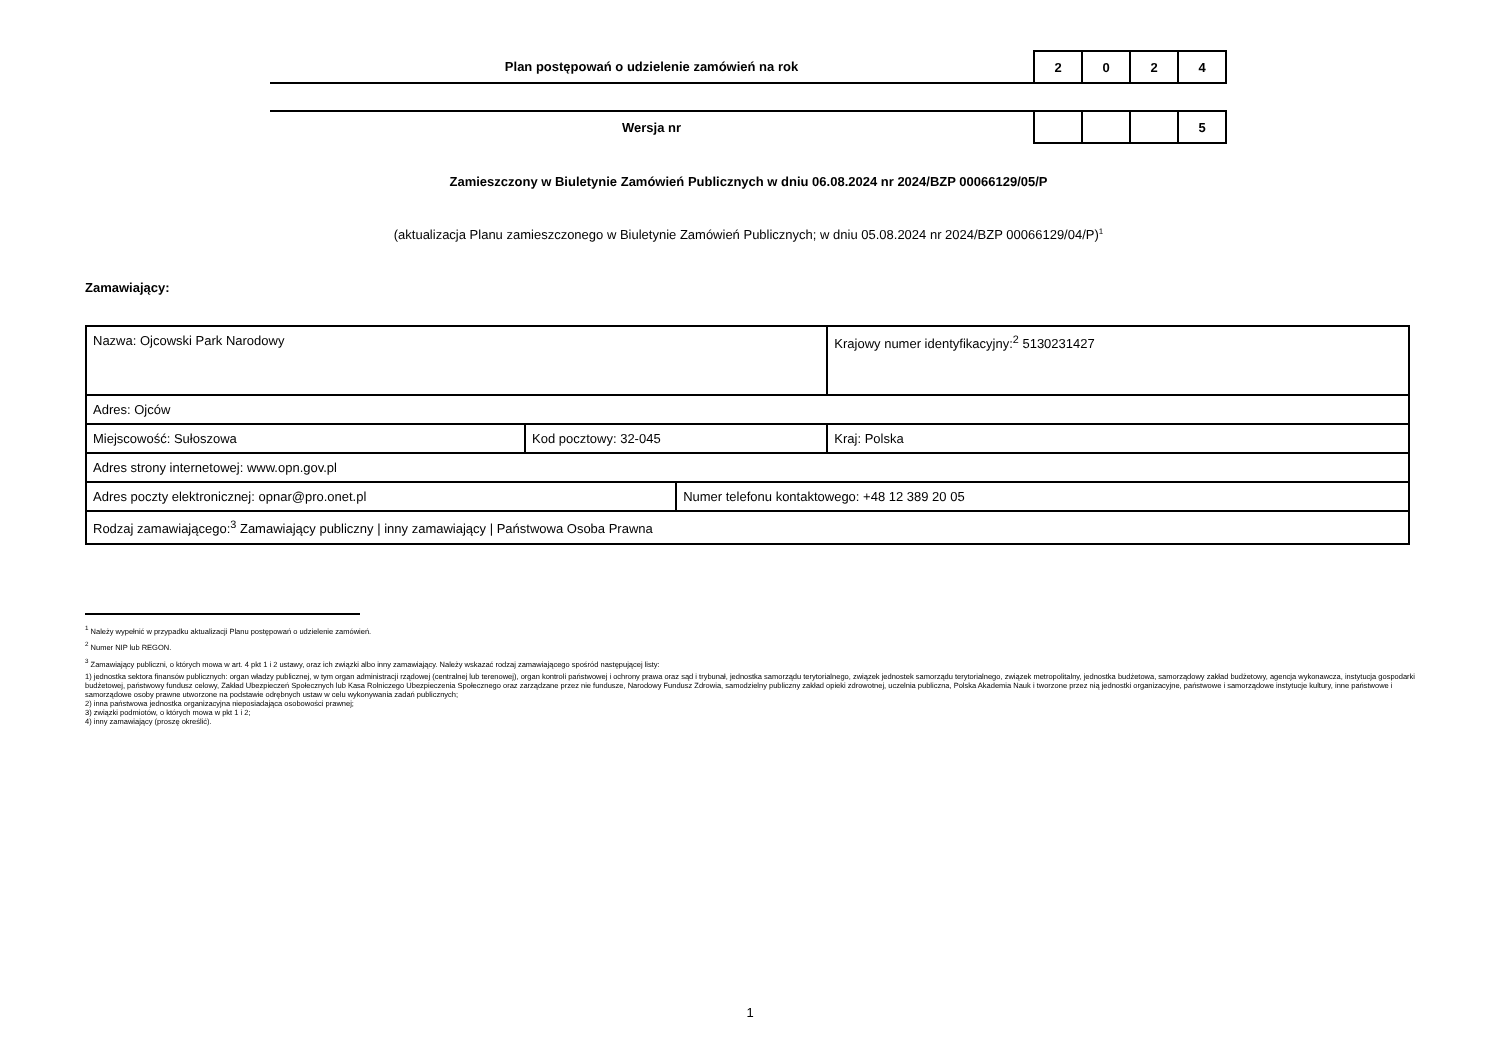Plan postępowań o udzielenie zamówień na rok
| 2 | 0 | 2 | 4 |
Wersja nr
| | | | 5 |
Zamieszczony w Biuletynie Zamówień Publicznych w dniu 06.08.2024 nr 2024/BZP 00066129/05/P
(aktualizacja Planu zamieszczonego w Biuletynie Zamówień Publicznych; w dniu 05.08.2024 nr 2024/BZP 00066129/04/P)<sup>1</sup>
Zamawiający:
| Nazwa: Ojcowski Park Narodowy | | | Krajowy numer identyfikacyjny:<sup>2</sup> 5130231427 |
| Adres: Ojców | | | |
| Miejscowość: Sułoszowa | Kod pocztowy: 32-045 | | Kraj: Polska |
| Adres strony internetowej: www.opn.gov.pl | | | |
| Adres poczty elektronicznej: opnar@pro.onet.pl | | Numer telefonu kontaktowego: +48 12 389 20 05 | |
| Rodzaj zamawiającego:<sup>3</sup> Zamawiający publiczny / inny zamawiający / Państwowa Osoba Prawna | | | |
<sup>1</sup> Należy wypełnić w przypadku aktualizacji Planu postępowań o udzielenie zamówień.
<sup>2</sup> Numer NIP lub REGON.
<sup>3</sup> Zamawiający publiczni, o których mowa w art. 4 pkt 1 i 2 ustawy, oraz ich związki albo inny zamawiający. Należy wskazać rodzaj zamawiającego spośród następującej listy:
1) jednostka sektora finansów publicznych: organ władzy publicznej, w tym organ administracji rządowej (centralnej lub terenowej), organ kontroli państwowej i ochrony prawa oraz sąd i trybunał, jednostka samorządu terytorialnego, związek jednostek samorządu terytorialnego, związek metropolitalny, jednostka budżetowa, samorządowy zakład budżetowy, agencja wykonawcza, instytucja gospodarki budżetowej, państwowy fundusz celowy, Zakład Ubezpieczeń Społecznych lub Kasa Rolniczego Ubezpieczenia Społecznego oraz zarządzane przez nie fundusze, Narodowy Fundusz Zdrowia, samodzielny publiczny zakład opieki zdrowotnej, uczelnia publiczna, Polska Akademia Nauk i tworzone przez nią jednostki organizacyjne, państwowe i samorządowe instytucje kultury, inne państwowe i samorządowe osoby prawne utworzone na podstawie odrębnych ustaw w celu wykonywania zadań publicznych;
2) inna państwowa jednostka organizacyjna nieposiadająca osobowości prawnej;
3) związki podmiotów, o których mowa w pkt 1 i 2;
4) inny zamawiający (proszę określić).
1